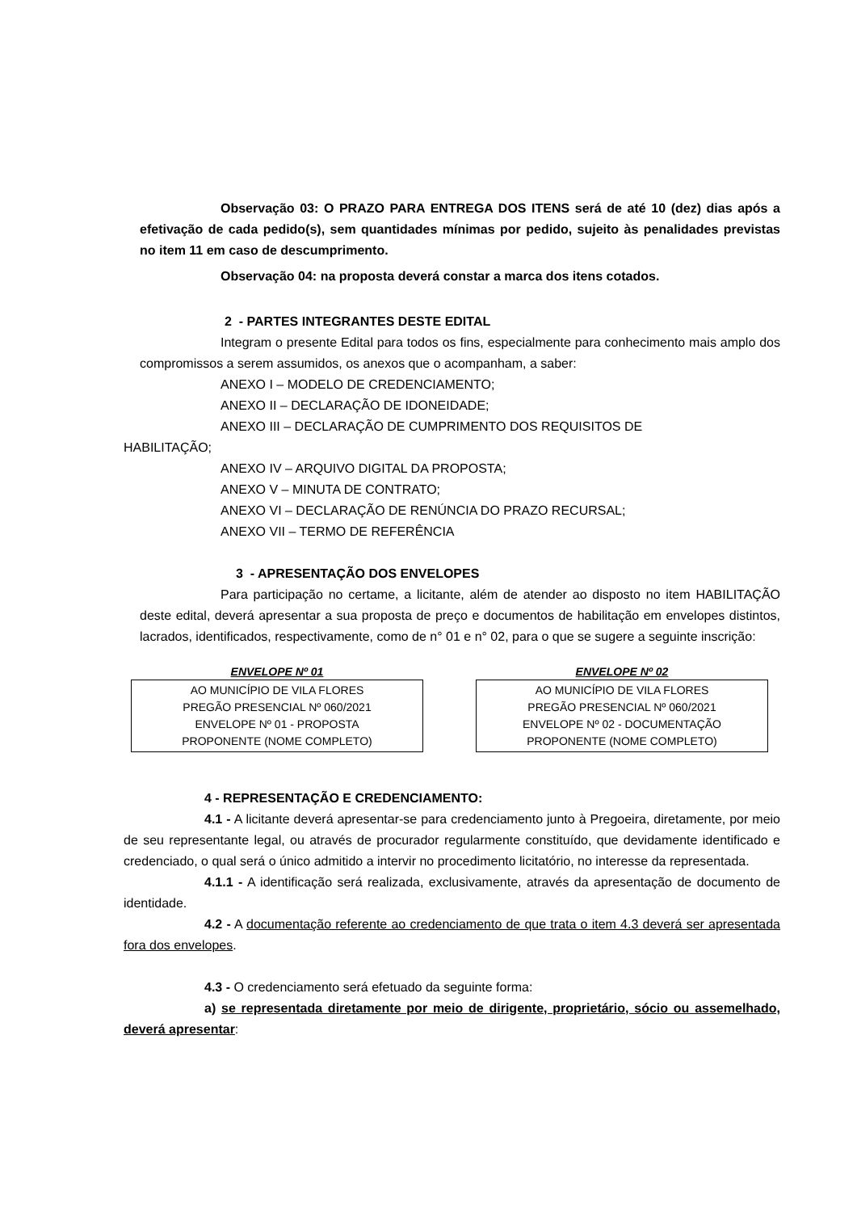Observação 03: O PRAZO PARA ENTREGA DOS ITENS será de até 10 (dez) dias após a efetivação de cada pedido(s), sem quantidades mínimas por pedido, sujeito às penalidades previstas no item 11 em caso de descumprimento.
Observação 04: na proposta deverá constar a marca dos itens cotados.
2 - PARTES INTEGRANTES DESTE EDITAL
Integram o presente Edital para todos os fins, especialmente para conhecimento mais amplo dos compromissos a serem assumidos, os anexos que o acompanham, a saber:
ANEXO I – MODELO DE CREDENCIAMENTO;
ANEXO II – DECLARAÇÃO DE IDONEIDADE;
ANEXO III – DECLARAÇÃO DE CUMPRIMENTO DOS REQUISITOS DE
HABILITAÇÃO;
ANEXO IV – ARQUIVO DIGITAL DA PROPOSTA;
ANEXO V – MINUTA DE CONTRATO;
ANEXO VI – DECLARAÇÃO DE RENÚNCIA DO PRAZO RECURSAL;
ANEXO VII – TERMO DE REFERÊNCIA
3 - APRESENTAÇÃO DOS ENVELOPES
Para participação no certame, a licitante, além de atender ao disposto no item HABILITAÇÃO deste edital, deverá apresentar a sua proposta de preço e documentos de habilitação em envelopes distintos, lacrados, identificados, respectivamente, como de n° 01 e n° 02, para o que se sugere a seguinte inscrição:
ENVELOPE Nº 01
AO MUNICÍPIO DE VILA FLORES
PREGÃO PRESENCIAL Nº 060/2021
ENVELOPE Nº 01 - PROPOSTA
PROPONENTE (NOME COMPLETO)
ENVELOPE Nº 02
AO MUNICÍPIO DE VILA FLORES
PREGÃO PRESENCIAL Nº 060/2021
ENVELOPE Nº 02 - DOCUMENTAÇÃO
PROPONENTE (NOME COMPLETO)
4 - REPRESENTAÇÃO E CREDENCIAMENTO:
4.1 - A licitante deverá apresentar-se para credenciamento junto à Pregoeira, diretamente, por meio de seu representante legal, ou através de procurador regularmente constituído, que devidamente identificado e credenciado, o qual será o único admitido a intervir no procedimento licitatório, no interesse da representada.
4.1.1 - A identificação será realizada, exclusivamente, através da apresentação de documento de identidade.
4.2 - A documentação referente ao credenciamento de que trata o item 4.3 deverá ser apresentada fora dos envelopes.
4.3 - O credenciamento será efetuado da seguinte forma:
a) se representada diretamente por meio de dirigente, proprietário, sócio ou assemelhado, deverá apresentar: